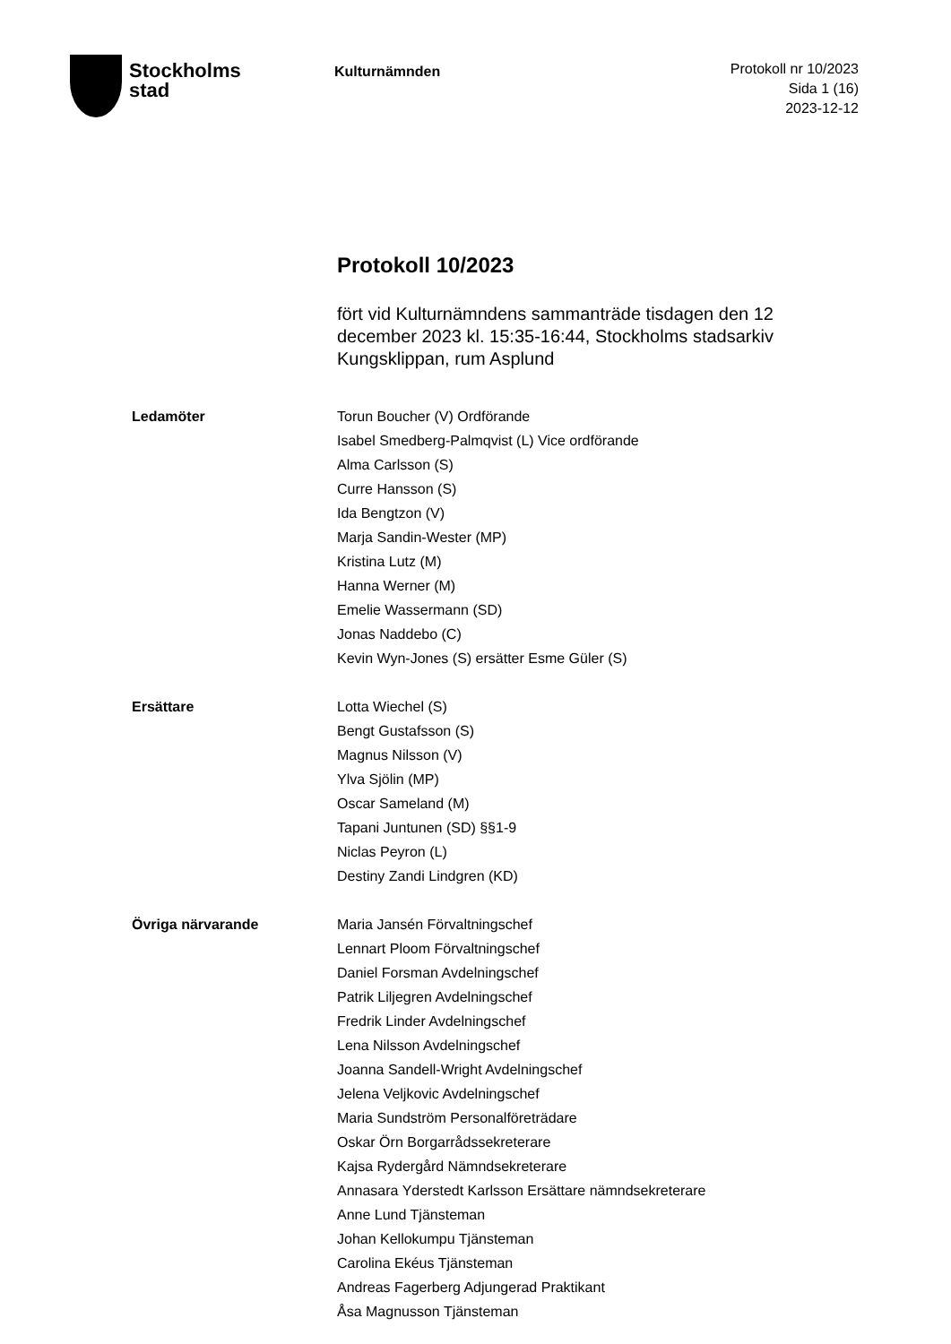Stockholms
stad
Kulturnämnden
Protokoll nr 10/2023
Sida 1 (16)
2023-12-12
Protokoll 10/2023
fört vid Kulturnämndens sammanträde tisdagen den 12 december 2023 kl. 15:35-16:44, Stockholms stadsarkiv Kungsklippan, rum Asplund
Ledamöter Torun Boucher (V) Ordförande
Isabel Smedberg-Palmqvist (L) Vice ordförande
Alma Carlsson (S)
Curre Hansson (S)
Ida Bengtzon (V)
Marja Sandin-Wester (MP)
Kristina Lutz (M)
Hanna Werner (M)
Emelie Wassermann (SD)
Jonas Naddebo (C)
Kevin Wyn-Jones (S) ersätter Esme Güler (S)
Ersättare Lotta Wiechel (S)
Bengt Gustafsson (S)
Magnus Nilsson (V)
Ylva Sjölin (MP)
Oscar Sameland (M)
Tapani Juntunen (SD) §§1-9
Niclas Peyron (L)
Destiny Zandi Lindgren (KD)
Övriga närvarande Maria Jansén Förvaltningschef
Lennart Ploom Förvaltningschef
Daniel Forsman Avdelningschef
Patrik Liljegren Avdelningschef
Fredrik Linder Avdelningschef
Lena Nilsson Avdelningschef
Joanna Sandell-Wright Avdelningschef
Jelena Veljkovic Avdelningschef
Maria Sundström Personalföreträdare
Oskar Örn Borgarrådssekreterare
Kajsa Rydergård Nämndsekreterare
Annasara Yderstedt Karlsson Ersättare nämndsekreterare
Anne Lund Tjänsteman
Johan Kellokumpu Tjänsteman
Carolina Ekéus Tjänsteman
Andreas Fagerberg Adjungerad Praktikant
Åsa Magnusson Tjänsteman